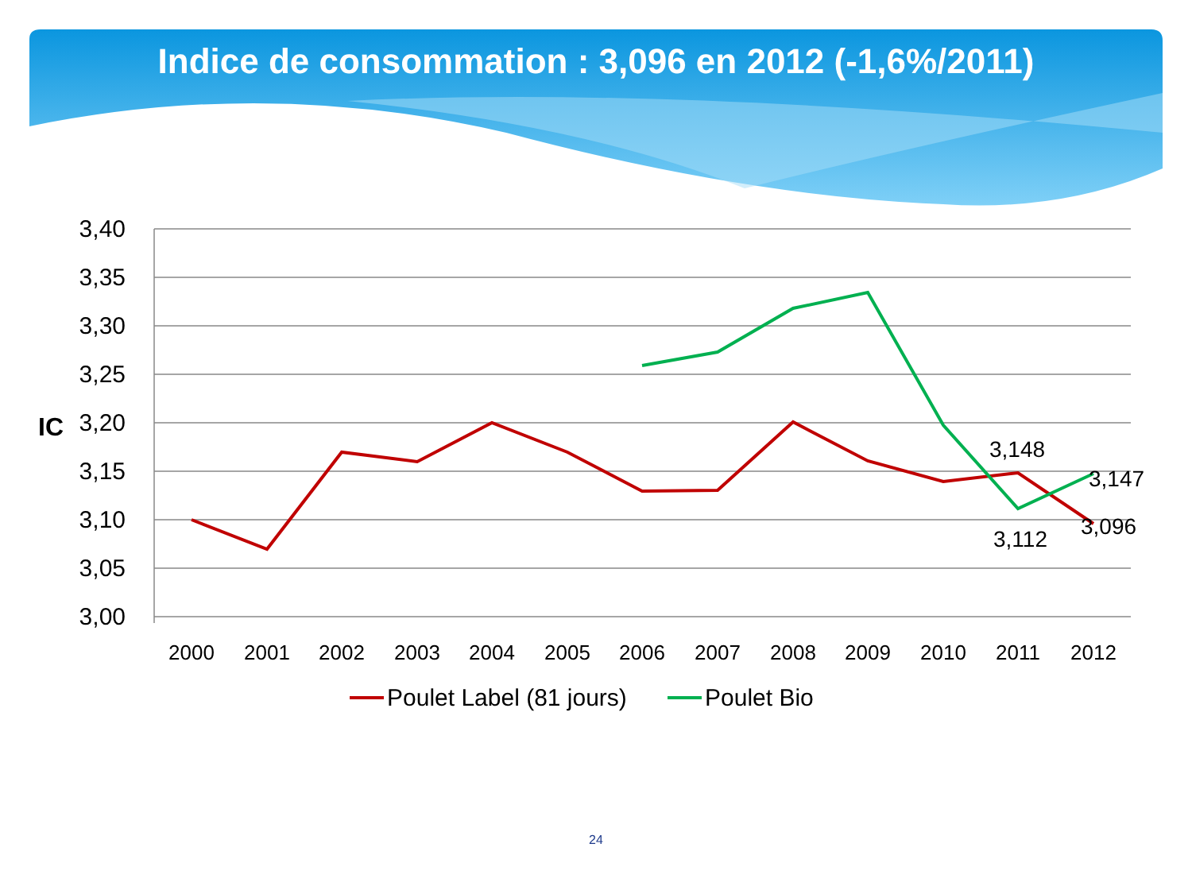Indice de consommation : 3,096 en 2012 (-1,6%/2011)
3,40
3,35
3,30
3,25
3,20
3,15
3,10
3,05
3,00
IC
2000
2001
2002
2003
2004
2005
2006
2007
2008
2009
2010
2011
2012
3,148
3,147
3,112
3,096
Poulet Label (81 jours)
Poulet Bio
24